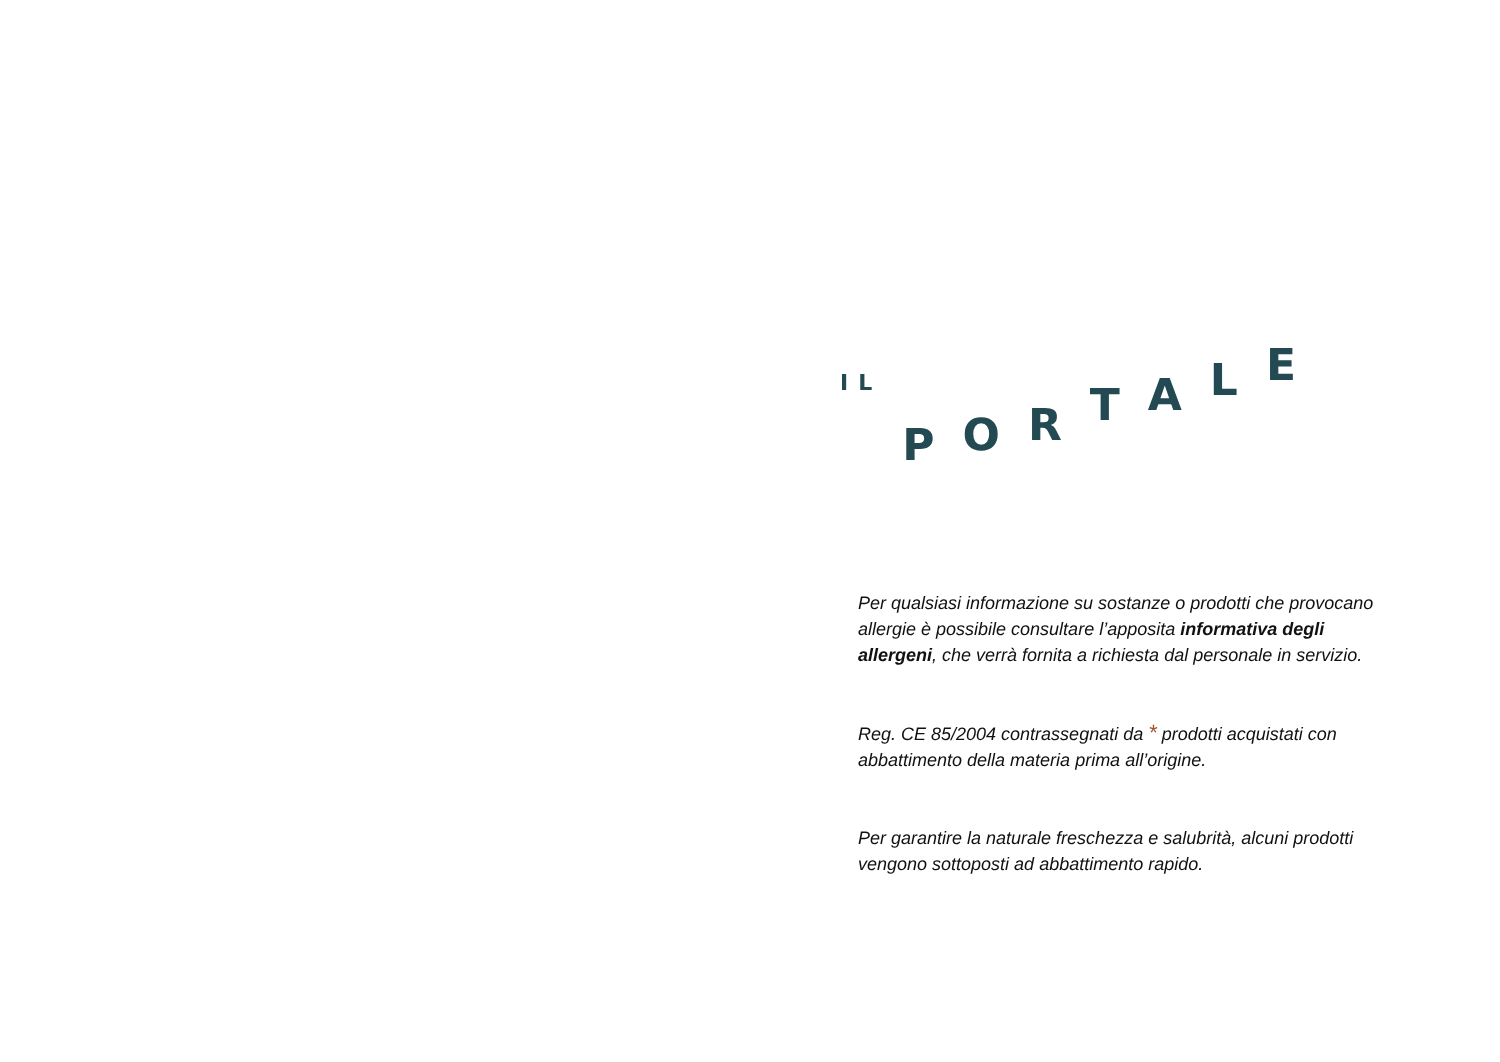ILPORTALE
Per qualsiasi informazione su sostanze o prodotti che provocano allergie è possibile consultare l’apposita informativa degli allergeni, che verrà fornita a richiesta dal personale in servizio.
Reg. CE 85/2004 contrassegnati da * prodotti acquistati con abbattimento della materia prima all’origine.
Per garantire la naturale freschezza e salubrità, alcuni prodotti vengono sottoposti ad abbattimento rapido.